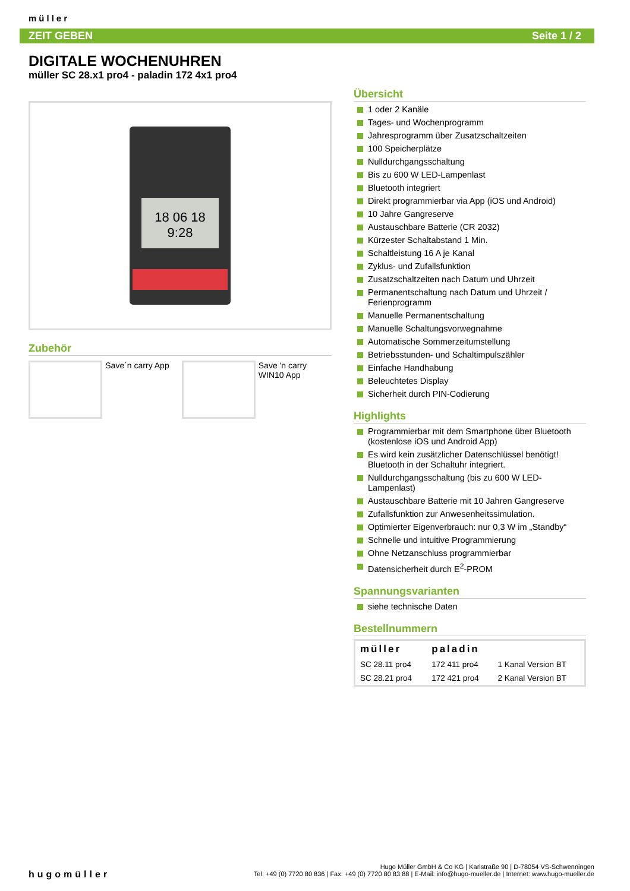müller
ZEIT GEBEN Seite 1 / 2
DIGITALE WOCHENUHREN
müller SC 28.x1 pro4 - paladin 172 4x1 pro4
18 06 18
9:28
Zubehör
Save´n carry App
Save 'n carry WIN10 App
Übersicht
1 oder 2 Kanäle
Tages- und Wochenprogramm
Jahresprogramm über Zusatzschaltzeiten
100 Speicherplätze
Nulldurchgangsschaltung
Bis zu 600 W LED-Lampenlast
Bluetooth integriert
Direkt programmierbar via App (iOS und Android)
10 Jahre Gangreserve
Austauschbare Batterie (CR 2032)
Kürzester Schaltabstand 1 Min.
Schaltleistung 16 A je Kanal
Zyklus- und Zufallsfunktion
Zusatzschaltzeiten nach Datum und Uhrzeit
Permanentschaltung nach Datum und Uhrzeit / Ferienprogramm
Manuelle Permanentschaltung
Manuelle Schaltungsvorwegnahme
Automatische Sommerzeitumstellung
Betriebsstunden- und Schaltimpulszähler
Einfache Handhabung
Beleuchtetes Display
Sicherheit durch PIN-Codierung
Highlights
Programmierbar mit dem Smartphone über Bluetooth (kostenlose iOS und Android App)
Es wird kein zusätzlicher Datenschlüssel benötigt! Bluetooth in der Schaltuhr integriert.
Nulldurchgangsschaltung (bis zu 600 W LED-Lampenlast)
Austauschbare Batterie mit 10 Jahren Gangreserve
Zufallsfunktion zur Anwesenheitssimulation.
Optimierter Eigenverbrauch: nur 0,3 W im „Standby“
Schnelle und intuitive Programmierung
Ohne Netzanschluss programmierbar
Datensicherheit durch E<sup>2</sup>-PROM
Spannungsvarianten
siehe technische Daten
Bestellnummern
| müller | paladin | |
| --- | --- | --- |
| SC 28.11 pro4 | 172 411 pro4 | 1 Kanal Version BT |
| SC 28.21 pro4 | 172 421 pro4 | 2 Kanal Version BT |
hugomüller
Hugo Müller GmbH & Co KG | Karlstraße 90 | D-78054 VS-Schwenningen
Tel: +49 (0) 7720 80 836 | Fax: +49 (0) 7720 80 83 88 | E-Mail: info@hugo-mueller.de | Internet: www.hugo-mueller.de